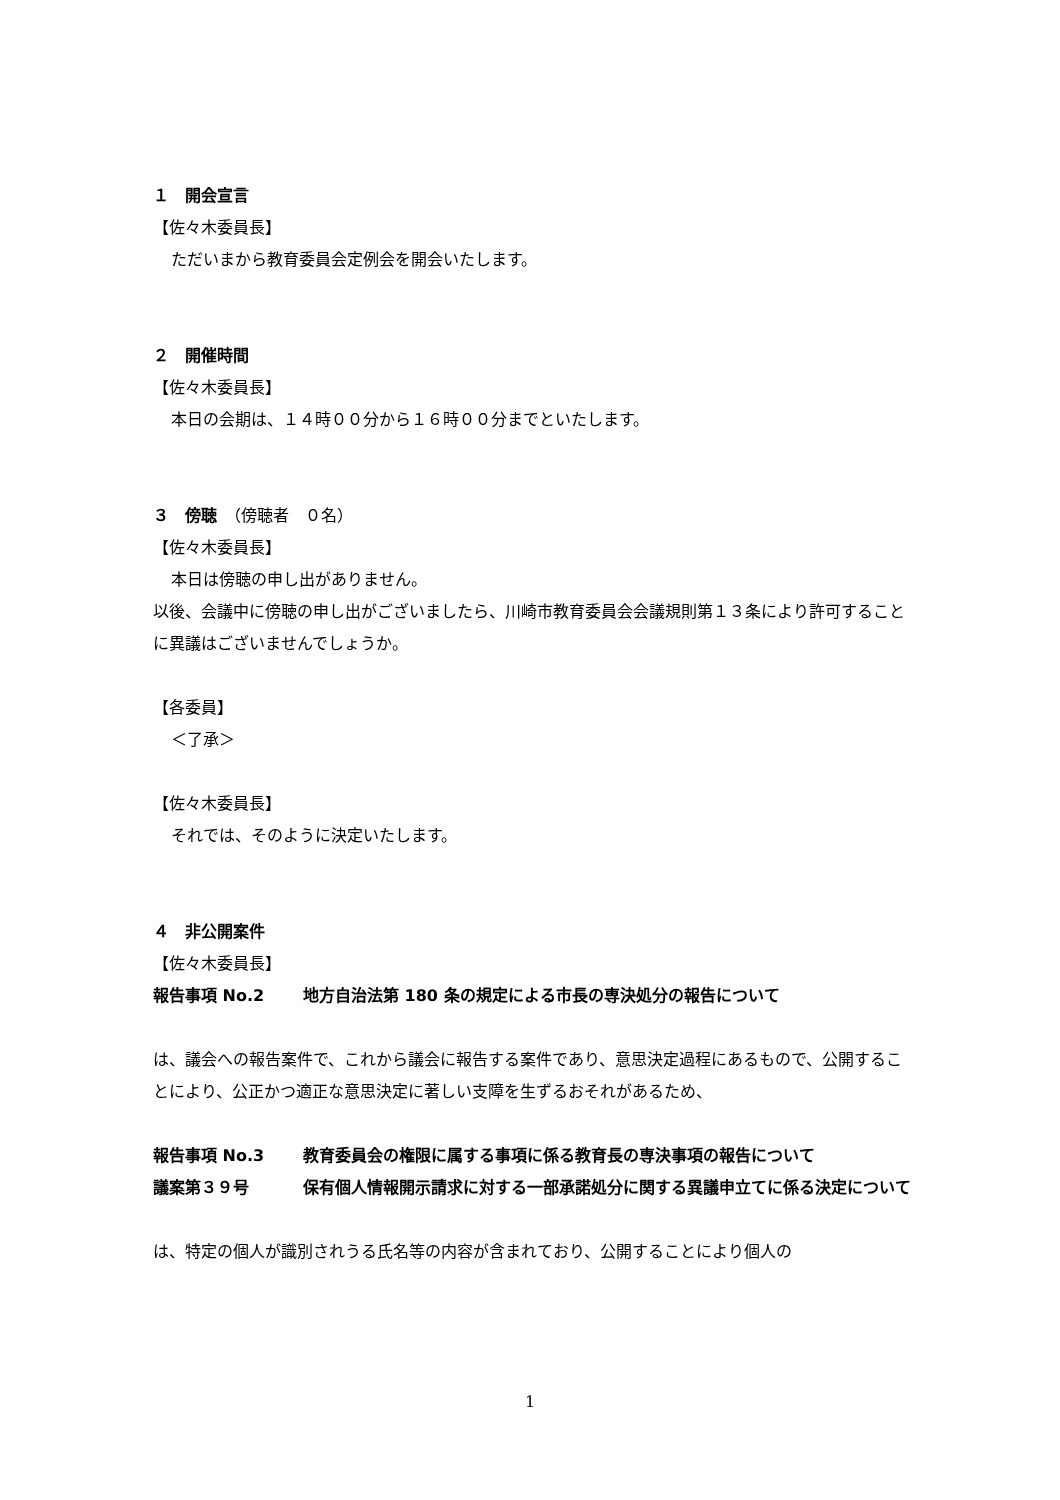１　開会宣言
【佐々木委員長】
ただいまから教育委員会定例会を開会いたします。
２　開催時間
【佐々木委員長】
本日の会期は、１４時００分から１６時００分までといたします。
３　傍聴　（傍聴者　０名）
【佐々木委員長】
本日は傍聴の申し出がありません。
以後、会議中に傍聴の申し出がございましたら、川崎市教育委員会会議規則第１３条により許可することに異議はございませんでしょうか。
【各委員】
＜了承＞
【佐々木委員長】
それでは、そのように決定いたします。
４　非公開案件
【佐々木委員長】
報告事項 No.2 地方自治法第 180 条の規定による市長の専決処分の報告について
は、議会への報告案件で、これから議会に報告する案件であり、意思決定過程にあるもので、公開することにより、公正かつ適正な意思決定に著しい支障を生ずるおそれがあるため、
報告事項 No.3 教育委員会の権限に属する事項に係る教育長の専決事項の報告について
議案第３９号 保有個人情報開示請求に対する一部承諾処分に関する異議申立てに係る決定について
は、特定の個人が識別されうる氏名等の内容が含まれており、公開することにより個人の
1